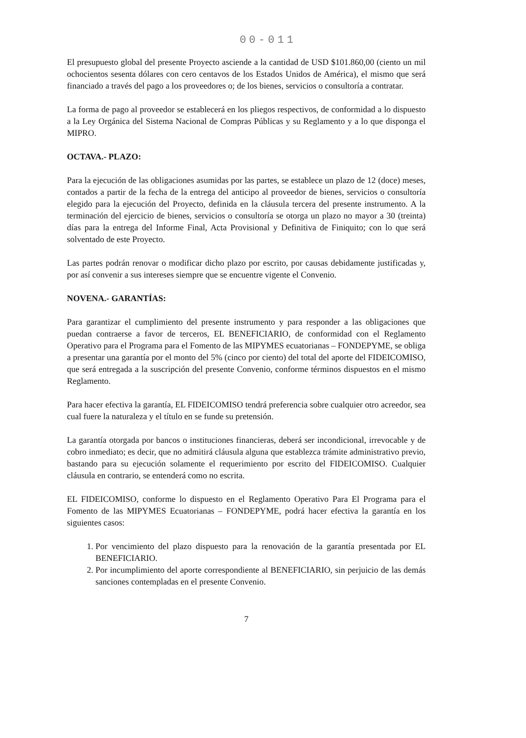00-011
El presupuesto global del presente Proyecto asciende a la cantidad de USD $101.860,00 (ciento un mil ochocientos sesenta dólares con cero centavos de los Estados Unidos de América), el mismo que será financiado a través del pago a los proveedores o; de los bienes, servicios o consultoría a contratar.
La forma de pago al proveedor se establecerá en los pliegos respectivos, de conformidad a lo dispuesto a la Ley Orgánica del Sistema Nacional de Compras Públicas y su Reglamento y a lo que disponga el MIPRO.
OCTAVA.- PLAZO:
Para la ejecución de las obligaciones asumidas por las partes, se establece un plazo de 12 (doce) meses, contados a partir de la fecha de la entrega del anticipo al proveedor de bienes, servicios o consultoría elegido para la ejecución del Proyecto, definida en la cláusula tercera del presente instrumento. A la terminación del ejercicio de bienes, servicios o consultoría se otorga un plazo no mayor a 30 (treinta) días para la entrega del Informe Final, Acta Provisional y Definitiva de Finiquito; con lo que será solventado de este Proyecto.
Las partes podrán renovar o modificar dicho plazo por escrito, por causas debidamente justificadas y, por así convenir a sus intereses siempre que se encuentre vigente el Convenio.
NOVENA.- GARANTÍAS:
Para garantizar el cumplimiento del presente instrumento y para responder a las obligaciones que puedan contraerse a favor de terceros, EL BENEFICIARIO, de conformidad con el Reglamento Operativo para el Programa para el Fomento de las MIPYMES ecuatorianas – FONDEPYME, se obliga a presentar una garantía por el monto del 5% (cinco por ciento) del total del aporte del FIDEICOMISO, que será entregada a la suscripción del presente Convenio, conforme términos dispuestos en el mismo Reglamento.
Para hacer efectiva la garantía, EL FIDEICOMISO tendrá preferencia sobre cualquier otro acreedor, sea cual fuere la naturaleza y el título en se funde su pretensión.
La garantía otorgada por bancos o instituciones financieras, deberá ser incondicional, irrevocable y de cobro inmediato; es decir, que no admitirá cláusula alguna que establezca trámite administrativo previo, bastando para su ejecución solamente el requerimiento por escrito del FIDEICOMISO. Cualquier cláusula en contrario, se entenderá como no escrita.
EL FIDEICOMISO, conforme lo dispuesto en el Reglamento Operativo Para El Programa para el Fomento de las MIPYMES Ecuatorianas – FONDEPYME, podrá hacer efectiva la garantía en los siguientes casos:
1. Por vencimiento del plazo dispuesto para la renovación de la garantía presentada por EL BENEFICIARIO.
2. Por incumplimiento del aporte correspondiente al BENEFICIARIO, sin perjuicio de las demás sanciones contempladas en el presente Convenio.
7